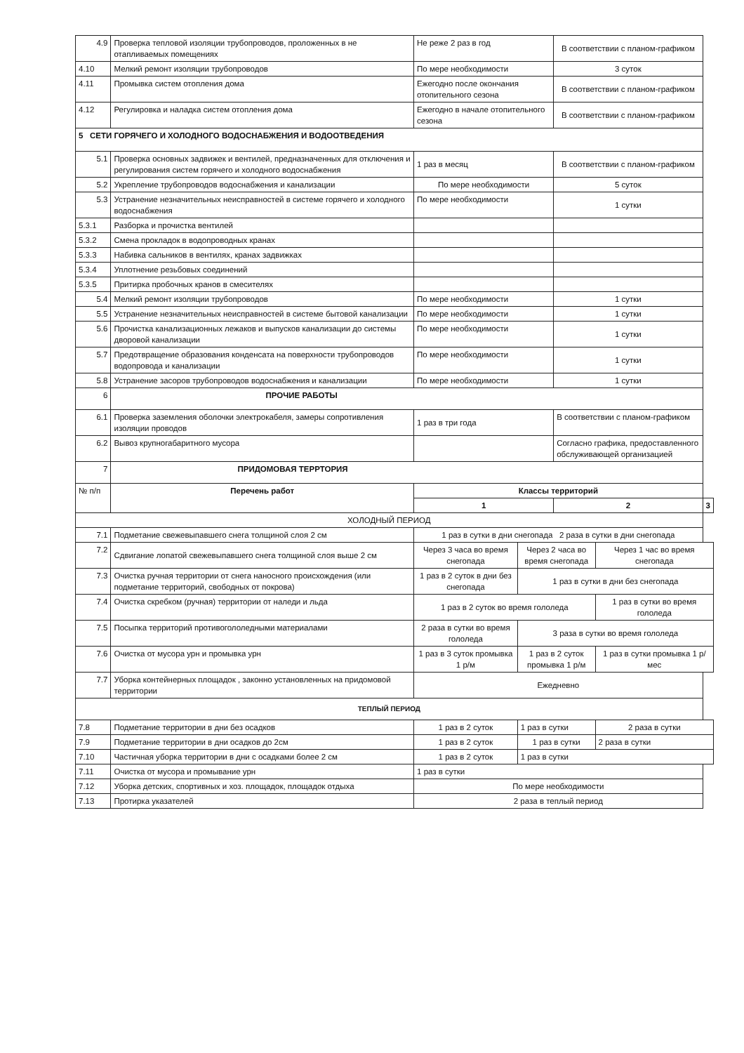| 4.9 | Проверка тепловой изоляции трубопроводов, проложенных в не отапливаемых помещениях | Не реже 2 раз в год | | В соответствии с планом-графиком | | |
| 4.10 | Мелкий ремонт изоляции трубопроводов | По мере необходимости | | 3 суток | | |
| 4.11 | Промывка систем отопления дома | Ежегодно после окончания отопительного сезона | | В соответствии с планом-графиком | | |
| 4.12 | Регулировка и наладка систем отопления дома | Ежегодно в начале отопительного сезона | | В соответствии с планом-графиком | | |
| 5 СЕТИ ГОРЯЧЕГО И ХОЛОДНОГО ВОДОСНАБЖЕНИЯ И ВОДООТВЕДЕНИЯ | | | | | | |
| 5.1 | Проверка основных задвижек и вентилей, предназначенных для отключения и регулирования систем горячего и холодного водоснабжения | 1 раз в месяц | | В соответствии с планом-графиком | | |
| 5.2 | Укрепление трубопроводов водоснабжения и канализации | По мере необходимости | | 5 суток | | |
| 5.3 | Устранение незначительных неисправностей в системе горячего и холодного водоснабжения | По мере необходимости | | 1 сутки | | |
| 5.3.1 | Разборка и прочистка вентилей | | | | | |
| 5.3.2 | Смена прокладок в водопроводных кранах | | | | | |
| 5.3.3 | Набивка сальников в вентилях, кранах задвижках | | | | | |
| 5.3.4 | Уплотнение резьбовых соединений | | | | | |
| 5.3.5 | Притирка пробочных кранов в смесителях | | | | | |
| 5.4 | Мелкий ремонт изоляции трубопроводов | По мере необходимости | | 1 сутки | | |
| 5.5 | Устранение незначительных неисправностей в системе бытовой канализации | По мере необходимости | | 1 сутки | | |
| 5.6 | Прочистка канализационных лежаков и выпусков канализации до системы дворовой канализации | По мере необходимости | | 1 сутки | | |
| 5.7 | Предотвращение образования конденсата на поверхности трубопроводов водопровода и канализации | По мере необходимости | | 1 сутки | | |
| 5.8 | Устранение засоров трубопроводов водоснабжения и канализации | По мере необходимости | | 1 сутки | | |
| 6 | ПРОЧИЕ РАБОТЫ | | | | | |
| 6.1 | Проверка заземления оболочки электрокабеля, замеры сопротивления изоляции проводов | 1 раз в три года | | В соответствии с планом-графиком | | |
| 6.2 | Вывоз крупногабаритного мусора | | | Согласно графика, предоставленного обслуживающей организацией | | |
| 7 | ПРИДОМОВАЯ ТЕРРТОРИЯ | | | | | |
| № п/п | Перечень работ | Классы территорий | | | | |
| | | 1 | | 2 | | 3 |
| ХОЛОДНЫЙ ПЕРИОД | | | | | | |
| 7.1 | Подметание свежевыпавшего снега толщиной слоя 2 см | 1 раз в сутки в дни снегопада 2 раза в сутки в дни снегопада | | | | |
| 7.2 | Сдвигание лопатой свежевыпавшего снега толщиной слоя выше 2 см | Через 3 часа во время снегопада | Через 2 часа во время снегопада | | Через 1 час во время снегопада | |
| 7.3 | Очистка ручная территории от снега наносного происхождения (или подметание территорий, свободных от покрова) | 1 раз в 2 суток в дни без снегопада | 1 раз в сутки в дни без снегопада | | | |
| 7.4 | Очистка скребком (ручная) территории от наледи и льда | 1 раз в 2 суток во время гололеда | | | 1 раз в сутки во время гололеда | |
| 7.5 | Посыпка территорий противогололедными материалами | 2 раза в сутки во время гололеда | 3 раза в сутки во время гололеда | | | |
| 7.6 | Очистка от мусора урн и промывка урн | 1 раз в 3 суток промывка 1 р/м | 1 раз в 2 суток промывка 1 р/м | | 1 раз в сутки промывка 1 р/мес | |
| 7.7 | Уборка контейнерных площадок , законно установленных на придомовой территории | Ежедневно | | | | |
| ТЕПЛЫЙ ПЕРИОД | | | | | | |
| 7.8 | Подметание территории в дни без осадков | 1 раз в 2 суток | 1 раз в сутки | | 2 раза в сутки | |
| 7.9 | Подметание территории в дни осадков до 2см | 1 раз в 2 суток | 1 раз в сутки | | 2 раза в сутки | |
| 7.10 | Частичная уборка территории в дни с осадками более 2 см | 1 раз в 2 суток | 1 раз в сутки | | | |
| 7.11 | Очистка от мусора и промывание урн | 1 раз в сутки | | | | |
| 7.12 | Уборка детских, спортивных и хоз. площадок, площадок отдыха | По мере необходимости | | | | |
| 7.13 | Протирка указателей | 2 раза в теплый период | | | | |